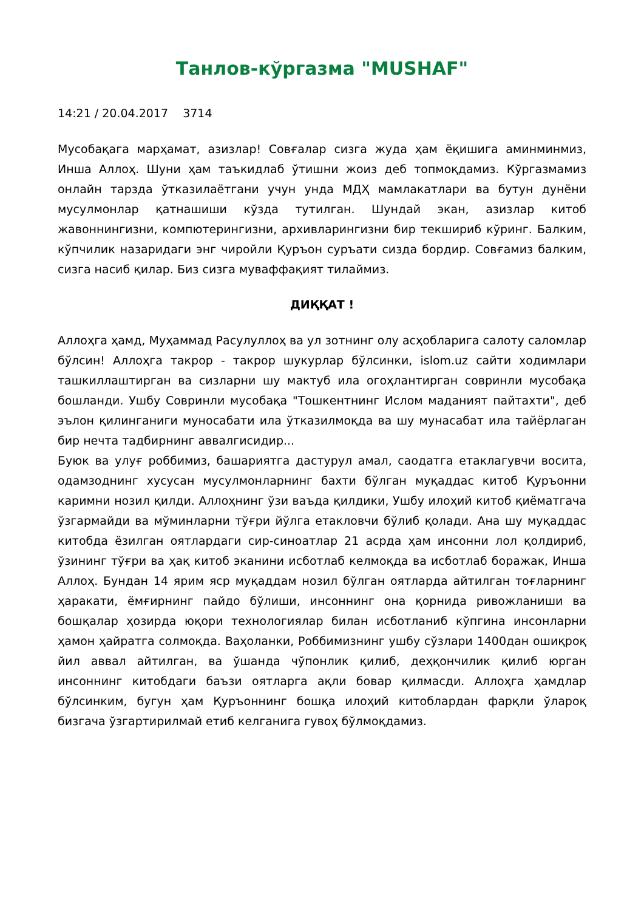Танлов-кўргазма "MUSHAF"
14:21 / 20.04.2017 3714
Мусобақага марҳамат, азизлар! Совғалар сизга жуда ҳам ёқишига аминминмиз, Инша Аллоҳ. Шуни ҳам таъкидлаб ўтишни жоиз деб топмоқдамиз. Кўргазмамиз онлайн тарзда ўтказилаётгани учун унда МДҲ мамлакатлари ва бутун дунёни мусулмонлар қатнашиши кўзда тутилган. Шундай экан, азизлар китоб жавоннингизни, компютерингизни, архивларингизни бир текшириб кўринг. Балким, кўпчилик назаридаги энг чиройли Қуръон суръати сизда бордир. Совғамиз балким, сизга насиб қилар. Биз сизга муваффақият тилаймиз.
ДИҚҚАТ !
Аллоҳга ҳамд, Муҳаммад Расулуллоҳ ва ул зотнинг олу асҳобларига салоту саломлар бўлсин! Аллоҳга такрор - такрор шукурлар бўлсинки, islom.uz сайти ходимлари ташкиллаштирган ва сизларни шу мактуб ила огоҳлантирган совринли мусобақа бошланди. Ушбу Совринли мусобақа "Тошкентнинг Ислом маданият пайтахти", деб эълон қилинганиги муносабати ила ўтказилмоқда ва шу мунасабат ила тайёрлаган бир нечта тадбирнинг аввалгисидир...
Буюк ва улуғ роббимиз, башариятга дастурул амал, саодатга етаклагувчи восита, одамзоднинг хусусан мусулмонларнинг бахти бўлган муқаддас китоб Қуръонни каримни нозил қилди. Аллоҳнинг ўзи ваъда қилдики, Ушбу илоҳий китоб қиёматгача ўзгармайди ва мўминларни тўғри йўлга етакловчи бўлиб қолади. Ана шу муқаддас китобда ёзилган оятлардаги сир-синоатлар 21 асрда ҳам инсонни лол қолдириб, ўзининг тўғри ва ҳақ китоб эканини исботлаб келмоқда ва исботлаб боражак, Инша Аллоҳ. Бундан 14 ярим яср муқаддам нозил бўлган оятларда айтилган тоғларнинг ҳаракати, ёмғирнинг пайдо бўлиши, инсоннинг она қорнида ривожланиши ва бошқалар ҳозирда юқори технологиялар билан исботланиб кўпгина инсонларни ҳамон ҳайратга солмоқда. Ваҳоланки, Роббимизнинг ушбу сўзлари 1400дан ошиқроқ йил аввал айтилган, ва ўшанда чўпонлик қилиб, деҳқончилик қилиб юрган инсоннинг китобдаги баъзи оятларга ақли бовар қилмасди. Аллоҳга ҳамдлар бўлсинким, бугун ҳам Қуръоннинг бошқа илоҳий китоблардан фарқли ўлароқ бизгача ўзгартирилмай етиб келганига гувоҳ бўлмоқдамиз.